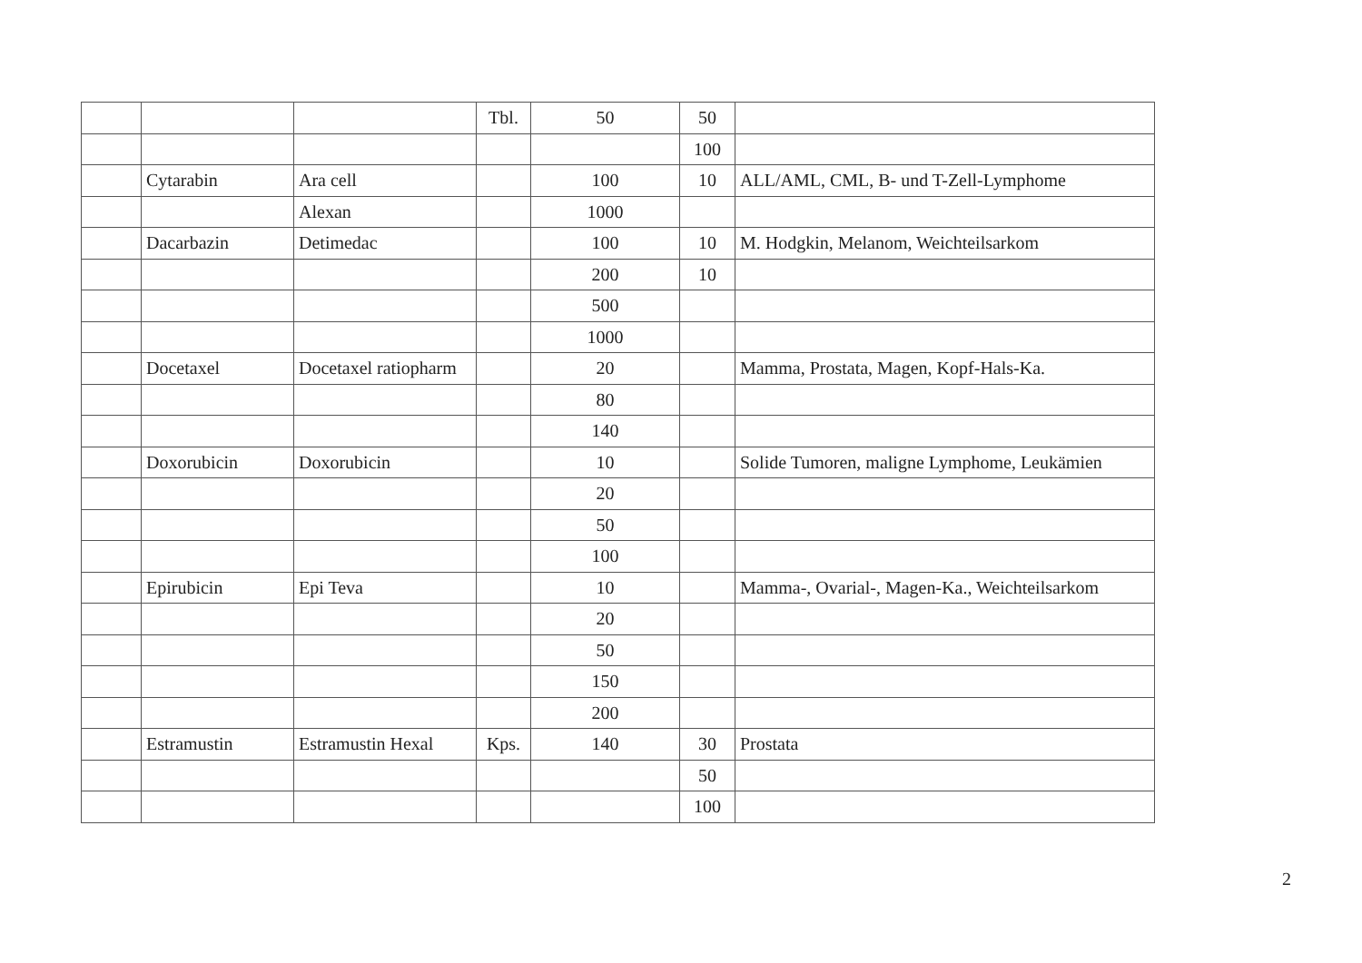| | | | Tbl. | 50 | 50 | |
| | | | | | 100 | |
| | Cytarabin | Ara cell | | 100 | 10 | ALL/AML, CML, B- und T-Zell-Lymphome |
| | | Alexan | | 1000 | | |
| | Dacarbazin | Detimedac | | 100 | 10 | M. Hodgkin, Melanom, Weichteilsarkom |
| | | | | 200 | 10 | |
| | | | | 500 | | |
| | | | | 1000 | | |
| | Docetaxel | Docetaxel ratiopharm | | 20 | | Mamma, Prostata, Magen, Kopf-Hals-Ka. |
| | | | | 80 | | |
| | | | | 140 | | |
| | Doxorubicin | Doxorubicin | | 10 | | Solide Tumoren, maligne Lymphome, Leukämien |
| | | | | 20 | | |
| | | | | 50 | | |
| | | | | 100 | | |
| | Epirubicin | Epi Teva | | 10 | | Mamma-, Ovarial-, Magen-Ka., Weichteilsarkom |
| | | | | 20 | | |
| | | | | 50 | | |
| | | | | 150 | | |
| | | | | 200 | | |
| | Estramustin | Estramustin Hexal | Kps. | 140 | 30 | Prostata |
| | | | | | 50 | |
| | | | | | 100 | |
2